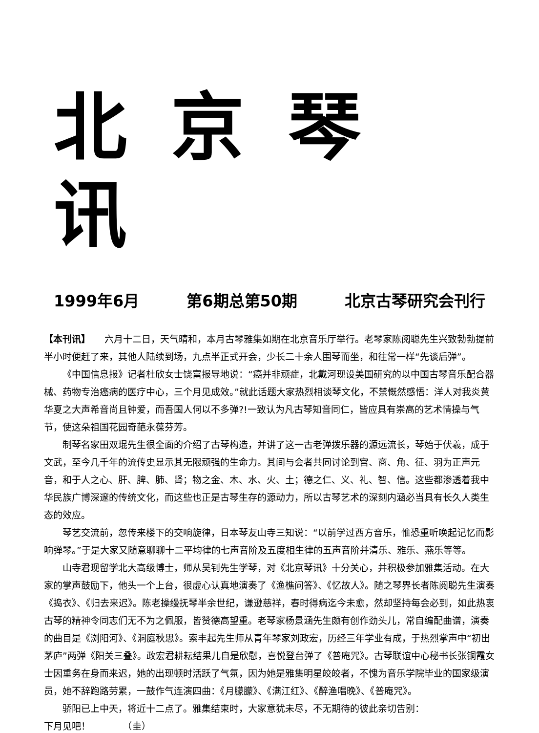北京琴讯
1999年6月 第6期总第50期 北京古琴研究会刊行
【本刊讯】　　六月十二日，天气晴和，本月古琴雅集如期在北京音乐厅举行。老琴家陈阅聪先生兴致勃勃提前半小时便赶了来，其他人陆续到场，九点半正式开会，少长二十余人围琴而坐，和往常一样“先谈后弹”。
《中国信息报》记者杜欣女士饶富报导地说：“癌并非顽症，北戴河现设美国研究的以中国古琴音乐配合器械、药物专治癌病的医疗中心，三个月见成效。”就此话题大家热烈相谈琴文化，不禁慨然感悟：洋人对我炎黄华夏之大声希音尚且钟爱，而吾国人何以不多弹?!一致认为凡古琴知音同仁，皆应具有崇高的艺术情操与气节，使这朵祖国花园奇葩永葆芬芳。
制琴名家田双琨先生很全面的介绍了古琴构造，并讲了这一古老弹拨乐器的源远流长，琴始于伏羲，成于文武，至今几千年的流传史显示其无限顽强的生命力。其间与会者共同讨论到宫、商、角、征、羽为正声元音，和于人之心、肝、脾、肺、肾；物之金、木、水、火、土；德之仁、义、礼、智、信。这些都渗透着我中华民族广博深邃的传统文化，而这些也正是古琴生存的源动力，所以古琴艺术的深刻内涵必当具有长久人类生态的效应。
琴艺交流前，忽传来楼下的交响旋律，日本琴友山寺三知说：“以前学过西方音乐，惟恐重听唤起记忆而影响弹琴。”于是大家又随意聊聊十二平均律的七声音阶及五度相生律的五声音阶并清乐、雅乐、燕乐等等。
山寺君现留学北大高级博士，师从吴钊先生学琴，对《北京琴讯》十分关心，并积极参加雅集活动。在大家的掌声鼓励下，他头一个上台，很虚心认真地演奏了《渔樵问答》、《忆故人》。随之琴界长者陈阅聪先生演奏《捣衣》、《归去来迟》。陈老操缦抚琴半余世纪，谦逊慈祥，春时得病迄今未愈，然却坚持每会必到，如此热衷古琴的精神令同志们无不为之佩服，皆赞德高望重。老琴家杨景涵先生颇有创作劲头儿，常自编配曲谱，演奏的曲目是《浏阳河》、《洞庭秋思》。索丰起先生师从青年琴家刘政宏，历经三年学业有成，于热烈掌声中“初出茅庐”两弹《阳关三叠》。政宏君耕耘结果儿自是欣慰，喜悦登台弹了《普庵咒》。古琴联谊中心秘书长张铜霞女士因重务在身而来迟，她的出现顿时活跃了气氛，因为她是雅集明星皎皎者，不愧为音乐学院毕业的国家级演员，她不辞跑路劳累，一鼓作气连演四曲：《月朦朦》、《满江红》、《醉渔唱晚》、《普庵咒》。
骄阳已上中天，将近十二点了。雅集结束时，大家意犹未尽，不无期待的彼此亲切告别：
下月见吧！　　　　（圭）